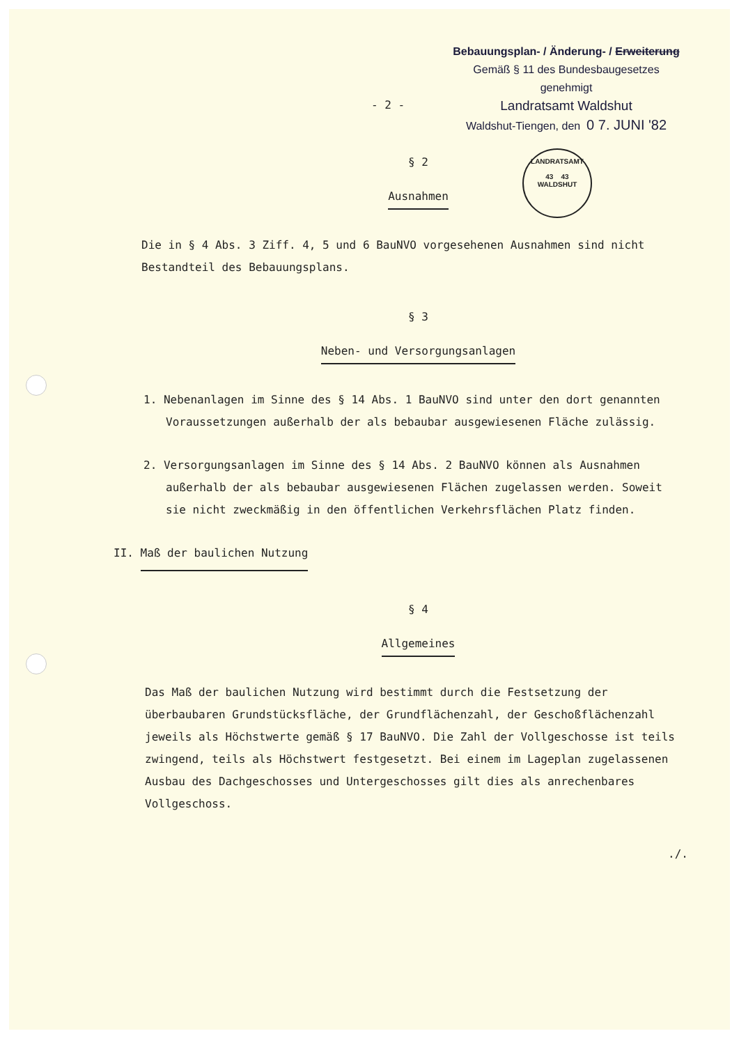Bebauungsplan- / Änderung- / Erweiterung
Gemäß § 11 des Bundesbaugesetzes
genehmigt
Landratsamt Waldshut
Waldshut-Tiengen, den 0 7. JUNI '82
- 2 -
LANDRATSAMT
43 43
WALDSHUT
§ 2
Ausnahmen
Die in § 4 Abs. 3 Ziff. 4, 5 und 6 BauNVO vorgesehenen Ausnahmen sind nicht Bestandteil des Bebauungsplans.
§ 3
Neben- und Versorgungsanlagen
1. Nebenanlagen im Sinne des § 14 Abs. 1 BauNVO sind unter den dort genannten Voraussetzungen außerhalb der als bebaubar ausgewiesenen Fläche zulässig.
2. Versorgungsanlagen im Sinne des § 14 Abs. 2 BauNVO können als Ausnahmen außerhalb der als bebaubar ausgewiesenen Flächen zugelassen werden. Soweit sie nicht zweckmäßig in den öffentlichen Verkehrsflächen Platz finden.
II. Maß der baulichen Nutzung
§ 4
Allgemeines
Das Maß der baulichen Nutzung wird bestimmt durch die Festsetzung der überbaubaren Grundstücksfläche, der Grundflächenzahl, der Geschoßflächenzahl jeweils als Höchstwerte gemäß § 17 BauNVO. Die Zahl der Vollgeschosse ist teils zwingend, teils als Höchstwert festgesetzt. Bei einem im Lageplan zugelassenen Ausbau des Dachgeschosses und Untergeschosses gilt dies als anrechenbares Vollgeschoss.
./.